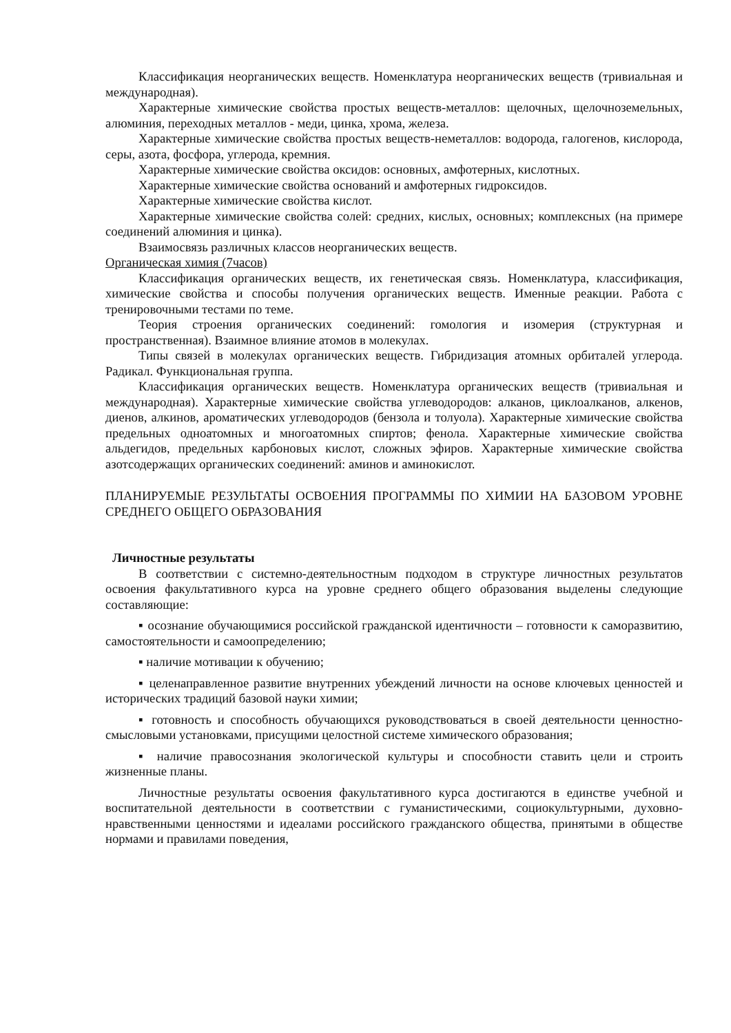Классификация неорганических веществ. Номенклатура неорганических веществ (тривиальная и международная).
Характерные химические свойства простых веществ-металлов: щелочных, щелочноземельных, алюминия, переходных металлов - меди, цинка, хрома, железа.
Характерные химические свойства простых веществ-неметаллов: водорода, галогенов, кислорода, серы, азота, фосфора, углерода, кремния.
Характерные химические свойства оксидов: основных, амфотерных, кислотных.
Характерные химические свойства оснований и амфотерных гидроксидов.
Характерные химические свойства кислот.
Характерные химические свойства солей: средних, кислых, основных; комплексных (на примере соединений алюминия и цинка).
Взаимосвязь различных классов неорганических веществ.
Органическая химия (7часов)
Классификация органических веществ, их генетическая связь. Номенклатура, классификация, химические свойства и способы получения органических веществ. Именные реакции. Работа с тренировочными тестами по теме.
Теория строения органических соединений: гомология и изомерия (структурная и пространственная). Взаимное влияние атомов в молекулах.
Типы связей в молекулах органических веществ. Гибридизация атомных орбиталей углерода. Радикал. Функциональная группа.
Классификация органических веществ. Номенклатура органических веществ (тривиальная и международная). Характерные химические свойства углеводородов: алканов, циклоалканов, алкенов, диенов, алкинов, ароматических углеводородов (бензола и толуола). Характерные химические свойства предельных одноатомных и многоатомных спиртов; фенола. Характерные химические свойства альдегидов, предельных карбоновых кислот, сложных эфиров. Характерные химические свойства азотсодержащих органических соединений: аминов и аминокислот.
ПЛАНИРУЕМЫЕ РЕЗУЛЬТАТЫ ОСВОЕНИЯ ПРОГРАММЫ ПО ХИМИИ НА БАЗОВОМ УРОВНЕ СРЕДНЕГО ОБЩЕГО ОБРАЗОВАНИЯ
Личностные результаты
В соответствии с системно-деятельностным подходом в структуре личностных результатов освоения факультативного курса на уровне среднего общего образования выделены следующие составляющие:
▪ осознание обучающимися российской гражданской идентичности – готовности к саморазвитию, самостоятельности и самоопределению;
▪ наличие мотивации к обучению;
▪ целенаправленное развитие внутренних убеждений личности на основе ключевых ценностей и исторических традиций базовой науки химии;
▪ готовность и способность обучающихся руководствоваться в своей деятельности ценностно-смысловыми установками, присущими целостной системе химического образования;
▪ наличие правосознания экологической культуры и способности ставить цели и строить жизненные планы.
Личностные результаты освоения факультативного курса достигаются в единстве учебной и воспитательной деятельности в соответствии с гуманистическими, социокультурными, духовно-нравственными ценностями и идеалами российского гражданского общества, принятыми в обществе нормами и правилами поведения,